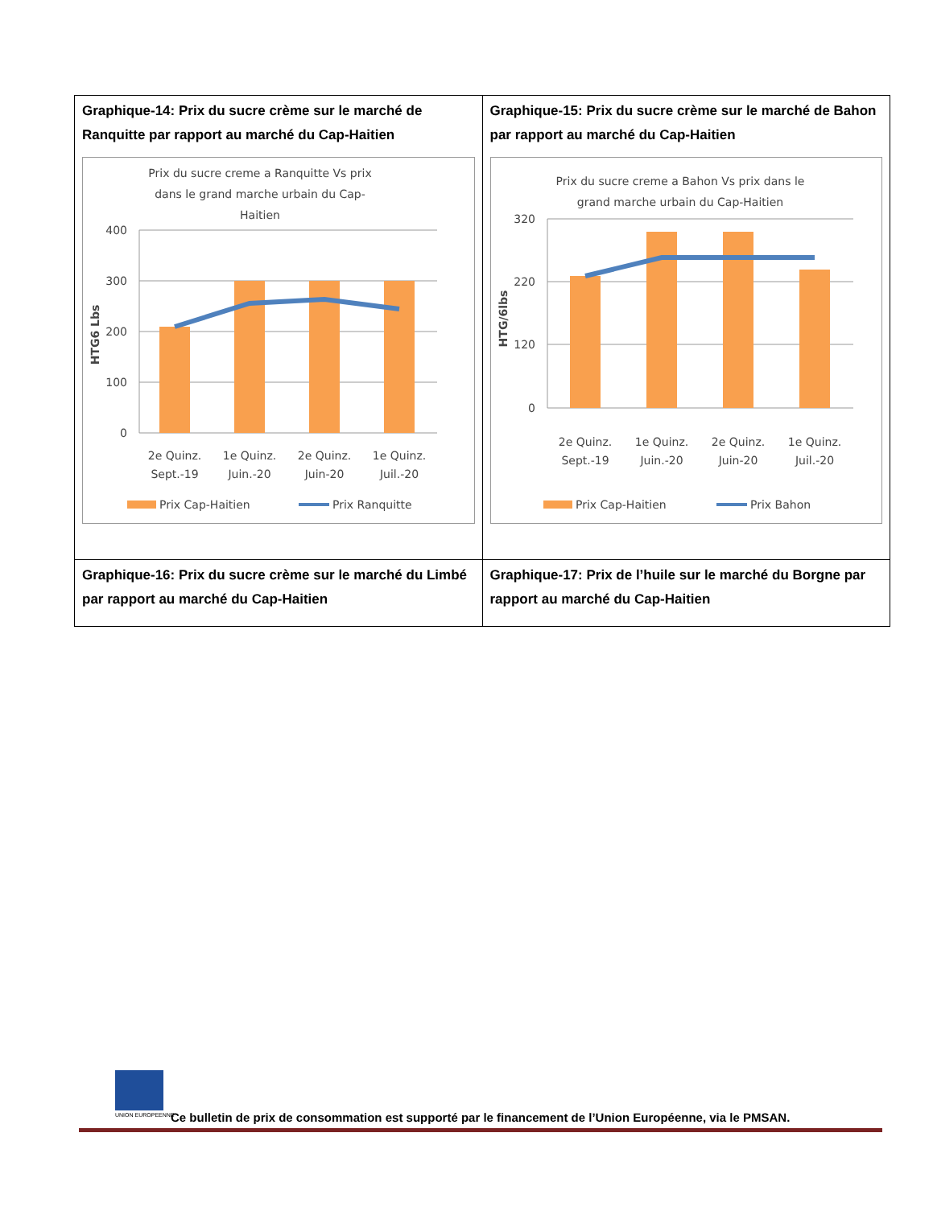| Graphique-14: Prix du sucre crème sur le marché de Ranquitte par rapport au marché du Cap-Haitien Prix du sucre creme a Ranquitte Vs prix dans le grand marche urbain du Cap- Haitien 400 300 200 100 0 HTG6 Lbs 2e Quinz. Sept.-19 1e Quinz. Juin.-20 2e Quinz. Juin-20 1e Quinz. Juil.-20 Prix Cap-Haitien Prix Ranquitte | Graphique-15: Prix du sucre crème sur le marché de Bahon par rapport au marché du Cap-Haitien Prix du sucre creme a Bahon Vs prix dans le grand marche urbain du Cap-Haitien 320 220 120 0 HTG/6lbs 2e Quinz. Sept.-19 1e Quinz. Juin.-20 2e Quinz. Juin-20 1e Quinz. Juil.-20 Prix Cap-Haitien Prix Bahon |
| Graphique-16: Prix du sucre crème sur le marché du Limbé par rapport au marché du Cap-Haitien | Graphique-17: Prix de l’huile sur le marché du Borgne par rapport au marché du Cap-Haitien |
UNION EUROPEENNE
Ce bulletin de prix de consommation est supporté par le financement de l’Union Européenne, via le PMSAN.